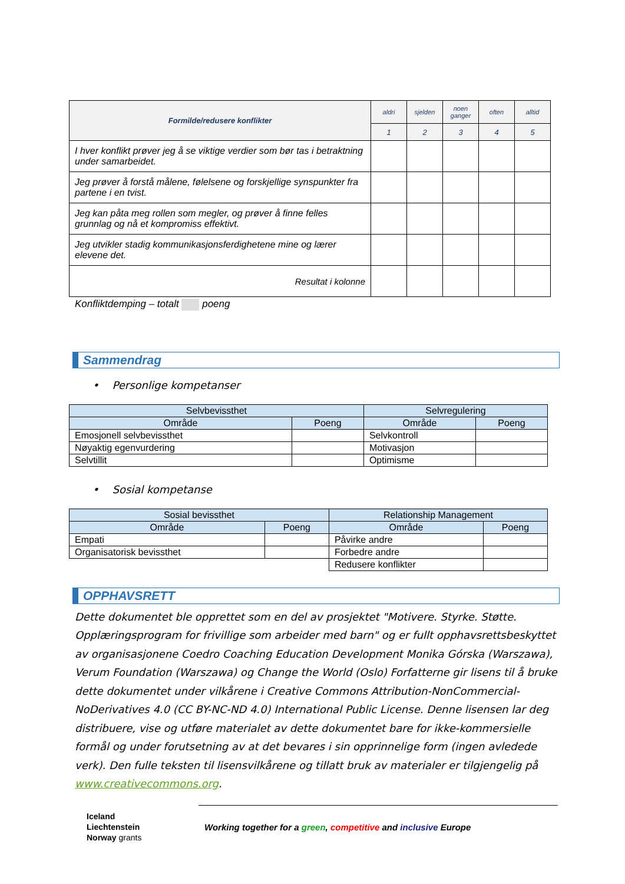| Formilde/redusere konflikter | aldri | sjelden | noen ganger | often | alltid |
| --- | --- | --- | --- | --- | --- |
| | 1 | 2 | 3 | 4 | 5 |
| I hver konflikt prøver jeg å se viktige verdier som bør tas i betraktning under samarbeidet. | | | | | |
| Jeg prøver å forstå målene, følelsene og forskjellige synspunkter fra partene i en tvist. | | | | | |
| Jeg kan påta meg rollen som megler, og prøver å finne felles grunnlag og nå et kompromiss effektivt. | | | | | |
| Jeg utvikler stadig kommunikasjonsferdighetene mine og lærer elevene det. | | | | | |
| Resultat i kolonne | | | | | |
Konfliktdemping – totalt poeng
Sammendrag
• Personlige kompetanser
| Selvbevissthet | | Selvregulering | |
| Område | Poeng | Område | Poeng |
| Emosjonell selvbevissthet | | Selvkontroll | |
| Nøyaktig egenvurdering | | Motivasjon | |
| Selvtillit | | Optimisme | |
• Sosial kompetanse
| Sosial bevissthet | | Relationship Management | |
| Område | Poeng | Område | Poeng |
| Empati | | Påvirke andre | |
| Organisatorisk bevissthet | | Forbedre andre | |
| | | Redusere konflikter | |
OPPHAVSRETT
Dette dokumentet ble opprettet som en del av prosjektet "Motivere. Styrke. Støtte. Opplæringsprogram for frivillige som arbeider med barn" og er fullt opphavsrettsbeskyttet av organisasjonene Coedro Coaching Education Development Monika Górska (Warszawa), Verum Foundation (Warszawa) og Change the World (Oslo) Forfatterne gir lisens til å bruke dette dokumentet under vilkårene i Creative Commons Attribution-NonCommercial-NoDerivatives 4.0 (CC BY-NC-ND 4.0) International Public License. Denne lisensen lar deg distribuere, vise og utføre materialet av dette dokumentet bare for ikke-kommersielle formål og under forutsetning av at det bevares i sin opprinnelige form (ingen avledede verk). Den fulle teksten til lisensvilkårene og tillatt bruk av materialer er tilgjengelig på www.creativecommons.org.
Iceland
Liechtenstein
Norway grants
Working together for a green, competitive and inclusive Europe